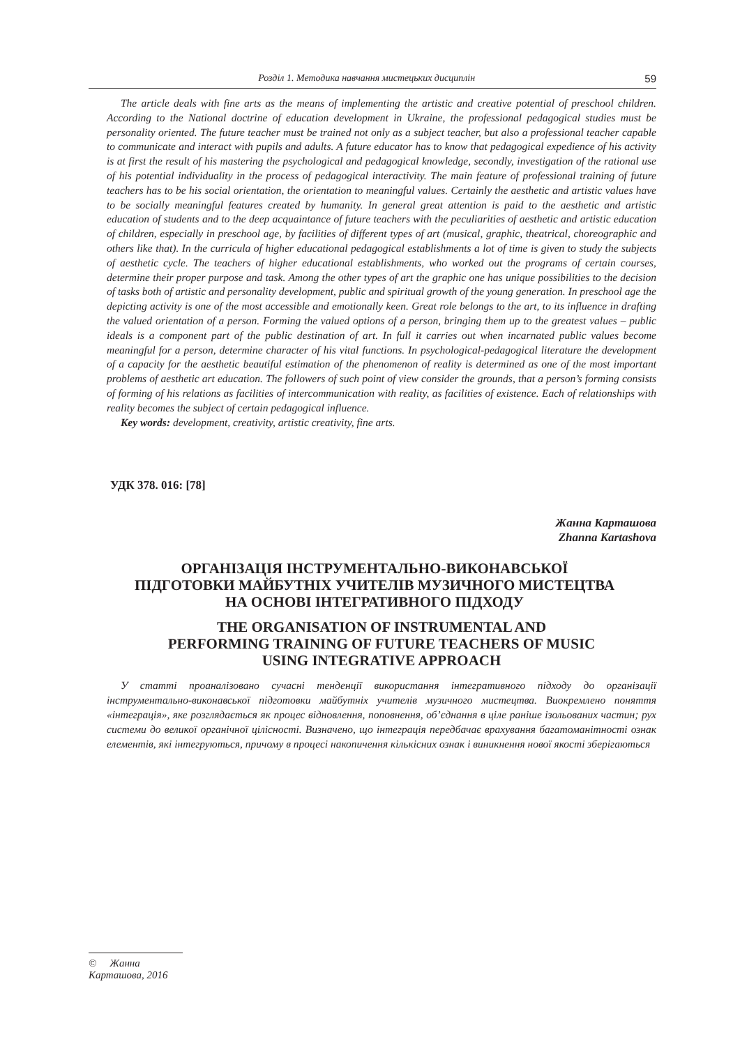Розділ 1. Методика навчання мистецьких дисциплін 59
The article deals with fine arts as the means of implementing the artistic and creative potential of preschool children. According to the National doctrine of education development in Ukraine, the professional pedagogical studies must be personality oriented. The future teacher must be trained not only as a subject teacher, but also a professional teacher capable to communicate and interact with pupils and adults. A future educator has to know that pedagogical expedience of his activity is at first the result of his mastering the psychological and pedagogical knowledge, secondly, investigation of the rational use of his potential individuality in the process of pedagogical interactivity. The main feature of professional training of future teachers has to be his social orientation, the orientation to meaningful values. Certainly the aesthetic and artistic values have to be socially meaningful features created by humanity. In general great attention is paid to the aesthetic and artistic education of students and to the deep acquaintance of future teachers with the peculiarities of aesthetic and artistic education of children, especially in preschool age, by facilities of different types of art (musical, graphic, theatrical, choreographic and others like that). In the curricula of higher educational pedagogical establishments a lot of time is given to study the subjects of aesthetic cycle. The teachers of higher educational establishments, who worked out the programs of certain courses, determine their proper purpose and task. Among the other types of art the graphic one has unique possibilities to the decision of tasks both of artistic and personality development, public and spiritual growth of the young generation. In preschool age the depicting activity is one of the most accessible and emotionally keen. Great role belongs to the art, to its influence in drafting the valued orientation of a person. Forming the valued options of a person, bringing them up to the greatest values – public ideals is a component part of the public destination of art. In full it carries out when incarnated public values become meaningful for a person, determine character of his vital functions. In psychological-pedagogical literature the development of a capacity for the aesthetic beautiful estimation of the phenomenon of reality is determined as one of the most important problems of aesthetic art education. The followers of such point of view consider the grounds, that a person’s forming consists of forming of his relations as facilities of intercommunication with reality, as facilities of existence. Each of relationships with reality becomes the subject of certain pedagogical influence.
Key words: development, creativity, artistic creativity, fine arts.
УДК 378. 016: [78]
Жанна Карташова
Zhanna Kartashova
ОРГАНІЗАЦІЯ ІНСТРУМЕНТАЛЬНО-ВИКОНАВСЬКОЇ
ПІДГОТОВКИ МАЙБУТНІХ УЧИТЕЛІВ МУЗИЧНОГО МИСТЕЦТВА
НА ОСНОВІ ІНТЕГРАТИВНОГО ПІДХОДУ
THE ORGANISATION OF INSTRUMENTAL AND
PERFORMING TRAINING OF FUTURE TEACHERS OF MUSIC
USING INTEGRATIVE APPROACH
У статті проаналізовано сучасні тенденції використання інтегративного підходу до організації інструментально-виконавської підготовки майбутніх учителів музичного мистецтва. Виокремлено поняття «інтеграція», яке розглядається як процес відновлення, поповнення, об’єднання в ціле раніше ізольованих частин; рух системи до великої органічної цілісності. Визначено, що інтеграція передбачає врахування багатоманітності ознак елементів, які інтегруються, причому в процесі накопичення кількісних ознак і виникнення нової якості зберігаються
© Жанна Карташова, 2016